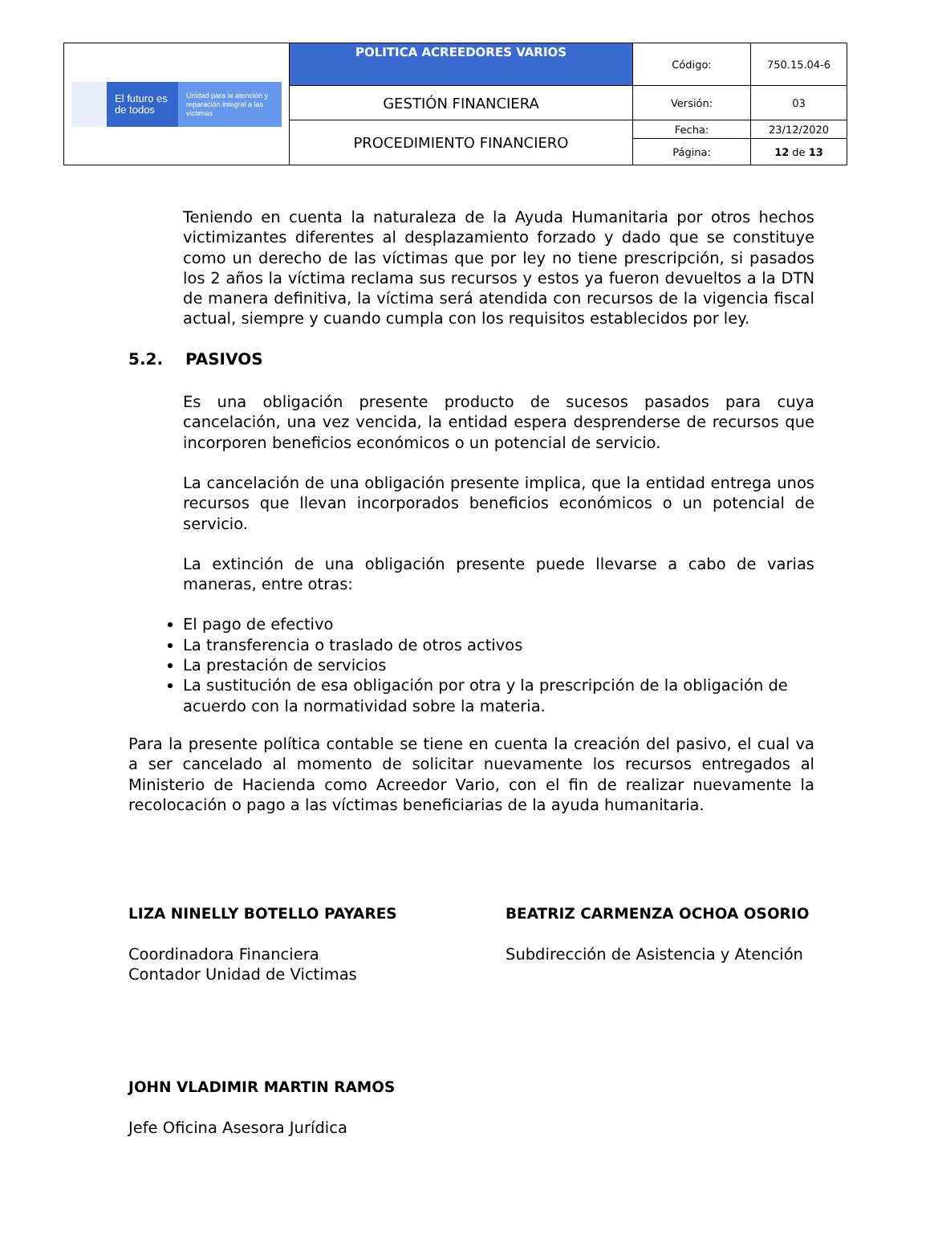| El futuro es de todos Unidad para la atención y reparación integral a las víctimas | POLITICA ACREEDORES VARIOS | Código: | 750.15.04-6 |
| | GESTIÓN FINANCIERA | Versión: | 03 |
| | PROCEDIMIENTO FINANCIERO | Fecha: | 23/12/2020 |
| | | Página: | 12 de 13 |
Teniendo en cuenta la naturaleza de la Ayuda Humanitaria por otros hechos victimizantes diferentes al desplazamiento forzado y dado que se constituye como un derecho de las víctimas que por ley no tiene prescripción, si pasados los 2 años la víctima reclama sus recursos y estos ya fueron devueltos a la DTN de manera definitiva, la víctima será atendida con recursos de la vigencia fiscal actual, siempre y cuando cumpla con los requisitos establecidos por ley.
5.2. PASIVOS
Es una obligación presente producto de sucesos pasados para cuya cancelación, una vez vencida, la entidad espera desprenderse de recursos que incorporen beneficios económicos o un potencial de servicio.
La cancelación de una obligación presente implica, que la entidad entrega unos recursos que llevan incorporados beneficios económicos o un potencial de servicio.
La extinción de una obligación presente puede llevarse a cabo de varias maneras, entre otras:
El pago de efectivo
La transferencia o traslado de otros activos
La prestación de servicios
La sustitución de esa obligación por otra y la prescripción de la obligación de acuerdo con la normatividad sobre la materia.
Para la presente política contable se tiene en cuenta la creación del pasivo, el cual va a ser cancelado al momento de solicitar nuevamente los recursos entregados al Ministerio de Hacienda como Acreedor Vario, con el fin de realizar nuevamente la recolocación o pago a las víctimas beneficiarias de la ayuda humanitaria.
LIZA NINELLY BOTELLO PAYARES
Coordinadora Financiera
Contador Unidad de Victimas
BEATRIZ CARMENZA OCHOA OSORIO
Subdirección de Asistencia y Atención
JOHN VLADIMIR MARTIN RAMOS
Jefe Oficina Asesora Jurídica